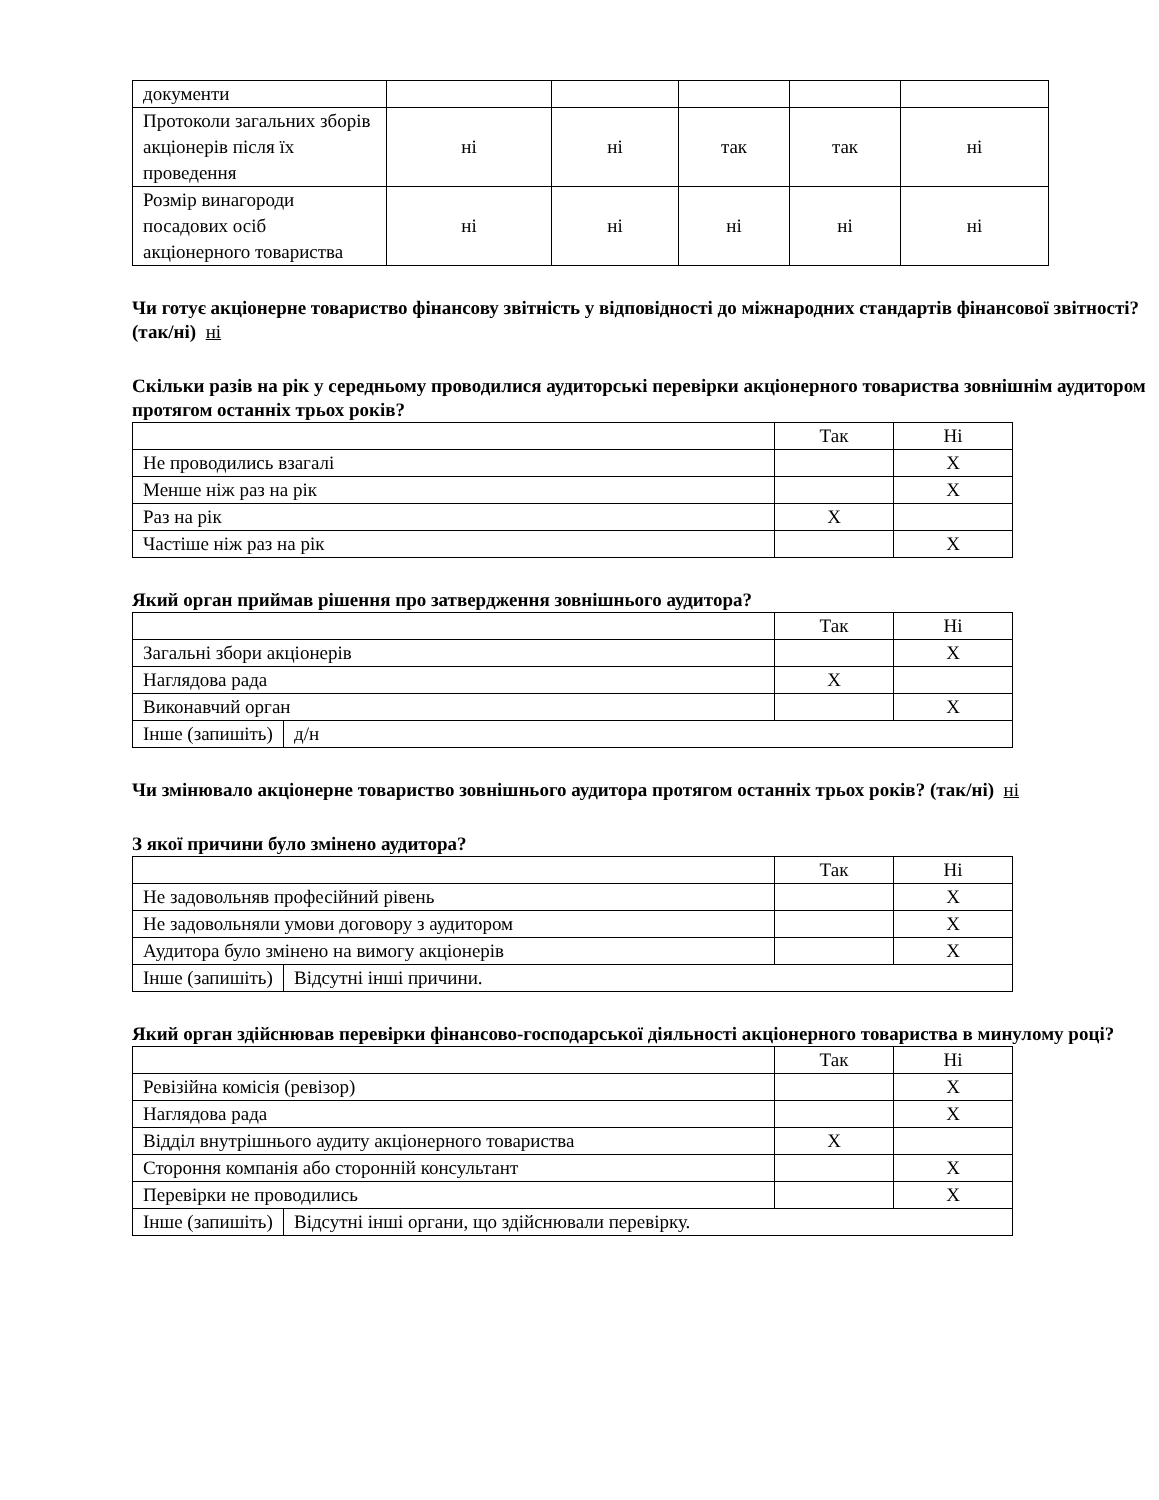| документи | | | | | |
| Протоколи загальних зборів акціонерів після їх проведення | ні | ні | так | так | ні |
| Розмір винагороди посадових осіб акціонерного товариства | ні | ні | ні | ні | ні |
Чи готує акціонерне товариство фінансову звітність у відповідності до міжнародних стандартів фінансової звітності? (так/ні) ні
Скільки разів на рік у середньому проводилися аудиторські перевірки акціонерного товариства зовнішнім аудитором протягом останніх трьох років?
| | Так | Ні |
| Не проводились взагалі | | X |
| Менше ніж раз на рік | | X |
| Раз на рік | X | |
| Частіше ніж раз на рік | | X |
Який орган приймав рішення про затвердження зовнішнього аудитора?
| | | Так | Ні |
| Загальні збори акціонерів | | | X |
| Наглядова рада | | X | |
| Виконавчий орган | | | X |
| Інше (запишіть) | д/н | | |
Чи змінювало акціонерне товариство зовнішнього аудитора протягом останніх трьох років? (так/ні) ні
З якої причини було змінено аудитора?
| | | Так | Ні |
| Не задовольняв професійний рівень | | | X |
| Не задовольняли умови договору з аудитором | | | X |
| Аудитора було змінено на вимогу акціонерів | | | X |
| Інше (запишіть) | Відсутні інші причини. | | |
Який орган здійснював перевірки фінансово-господарської діяльності акціонерного товариства в минулому році?
| | | Так | Ні |
| Ревізійна комісія (ревізор) | | | X |
| Наглядова рада | | | X |
| Відділ внутрішнього аудиту акціонерного товариства | | X | |
| Стороння компанія або сторонній консультант | | | X |
| Перевірки не проводились | | | X |
| Інше (запишіть) | Відсутні інші органи, що здійснювали перевірку. | | |